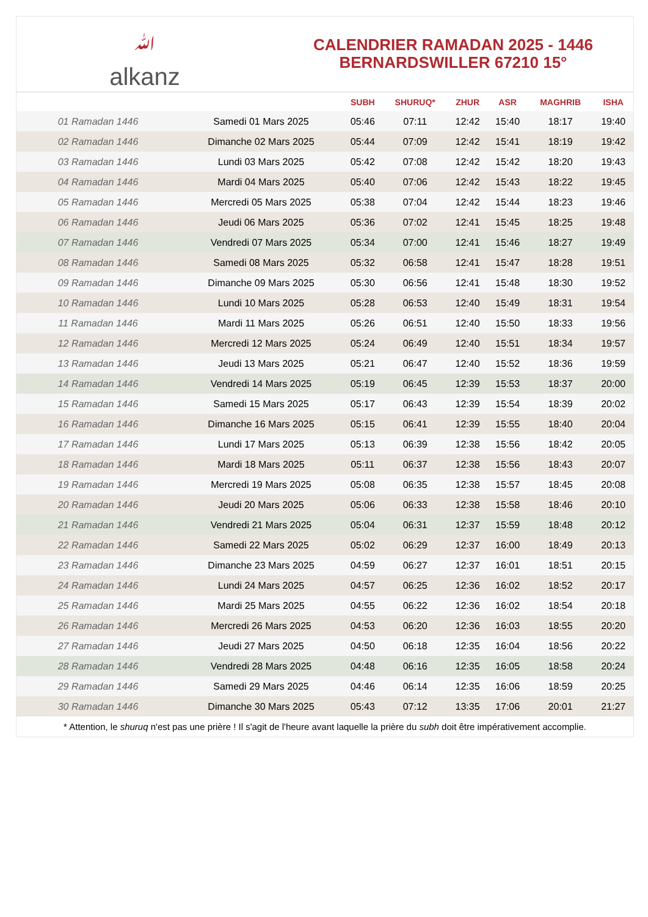ﷲalkanz
CALENDRIER RAMADAN 2025 - 1446
BERNARDSWILLER 67210 15°
| | | SUBH | SHURUQ* | ZHUR | ASR | MAGHRIB | ISHA |
| --- | --- | --- | --- | --- | --- | --- | --- |
| 01 Ramadan 1446 | Samedi 01 Mars 2025 | 05:46 | 07:11 | 12:42 | 15:40 | 18:17 | 19:40 |
| 02 Ramadan 1446 | Dimanche 02 Mars 2025 | 05:44 | 07:09 | 12:42 | 15:41 | 18:19 | 19:42 |
| 03 Ramadan 1446 | Lundi 03 Mars 2025 | 05:42 | 07:08 | 12:42 | 15:42 | 18:20 | 19:43 |
| 04 Ramadan 1446 | Mardi 04 Mars 2025 | 05:40 | 07:06 | 12:42 | 15:43 | 18:22 | 19:45 |
| 05 Ramadan 1446 | Mercredi 05 Mars 2025 | 05:38 | 07:04 | 12:42 | 15:44 | 18:23 | 19:46 |
| 06 Ramadan 1446 | Jeudi 06 Mars 2025 | 05:36 | 07:02 | 12:41 | 15:45 | 18:25 | 19:48 |
| 07 Ramadan 1446 | Vendredi 07 Mars 2025 | 05:34 | 07:00 | 12:41 | 15:46 | 18:27 | 19:49 |
| 08 Ramadan 1446 | Samedi 08 Mars 2025 | 05:32 | 06:58 | 12:41 | 15:47 | 18:28 | 19:51 |
| 09 Ramadan 1446 | Dimanche 09 Mars 2025 | 05:30 | 06:56 | 12:41 | 15:48 | 18:30 | 19:52 |
| 10 Ramadan 1446 | Lundi 10 Mars 2025 | 05:28 | 06:53 | 12:40 | 15:49 | 18:31 | 19:54 |
| 11 Ramadan 1446 | Mardi 11 Mars 2025 | 05:26 | 06:51 | 12:40 | 15:50 | 18:33 | 19:56 |
| 12 Ramadan 1446 | Mercredi 12 Mars 2025 | 05:24 | 06:49 | 12:40 | 15:51 | 18:34 | 19:57 |
| 13 Ramadan 1446 | Jeudi 13 Mars 2025 | 05:21 | 06:47 | 12:40 | 15:52 | 18:36 | 19:59 |
| 14 Ramadan 1446 | Vendredi 14 Mars 2025 | 05:19 | 06:45 | 12:39 | 15:53 | 18:37 | 20:00 |
| 15 Ramadan 1446 | Samedi 15 Mars 2025 | 05:17 | 06:43 | 12:39 | 15:54 | 18:39 | 20:02 |
| 16 Ramadan 1446 | Dimanche 16 Mars 2025 | 05:15 | 06:41 | 12:39 | 15:55 | 18:40 | 20:04 |
| 17 Ramadan 1446 | Lundi 17 Mars 2025 | 05:13 | 06:39 | 12:38 | 15:56 | 18:42 | 20:05 |
| 18 Ramadan 1446 | Mardi 18 Mars 2025 | 05:11 | 06:37 | 12:38 | 15:56 | 18:43 | 20:07 |
| 19 Ramadan 1446 | Mercredi 19 Mars 2025 | 05:08 | 06:35 | 12:38 | 15:57 | 18:45 | 20:08 |
| 20 Ramadan 1446 | Jeudi 20 Mars 2025 | 05:06 | 06:33 | 12:38 | 15:58 | 18:46 | 20:10 |
| 21 Ramadan 1446 | Vendredi 21 Mars 2025 | 05:04 | 06:31 | 12:37 | 15:59 | 18:48 | 20:12 |
| 22 Ramadan 1446 | Samedi 22 Mars 2025 | 05:02 | 06:29 | 12:37 | 16:00 | 18:49 | 20:13 |
| 23 Ramadan 1446 | Dimanche 23 Mars 2025 | 04:59 | 06:27 | 12:37 | 16:01 | 18:51 | 20:15 |
| 24 Ramadan 1446 | Lundi 24 Mars 2025 | 04:57 | 06:25 | 12:36 | 16:02 | 18:52 | 20:17 |
| 25 Ramadan 1446 | Mardi 25 Mars 2025 | 04:55 | 06:22 | 12:36 | 16:02 | 18:54 | 20:18 |
| 26 Ramadan 1446 | Mercredi 26 Mars 2025 | 04:53 | 06:20 | 12:36 | 16:03 | 18:55 | 20:20 |
| 27 Ramadan 1446 | Jeudi 27 Mars 2025 | 04:50 | 06:18 | 12:35 | 16:04 | 18:56 | 20:22 |
| 28 Ramadan 1446 | Vendredi 28 Mars 2025 | 04:48 | 06:16 | 12:35 | 16:05 | 18:58 | 20:24 |
| 29 Ramadan 1446 | Samedi 29 Mars 2025 | 04:46 | 06:14 | 12:35 | 16:06 | 18:59 | 20:25 |
| 30 Ramadan 1446 | Dimanche 30 Mars 2025 | 05:43 | 07:12 | 13:35 | 17:06 | 20:01 | 21:27 |
* Attention, le shuruq n'est pas une prière ! Il s'agit de l'heure avant laquelle la prière du subh doit être impérativement accomplie.